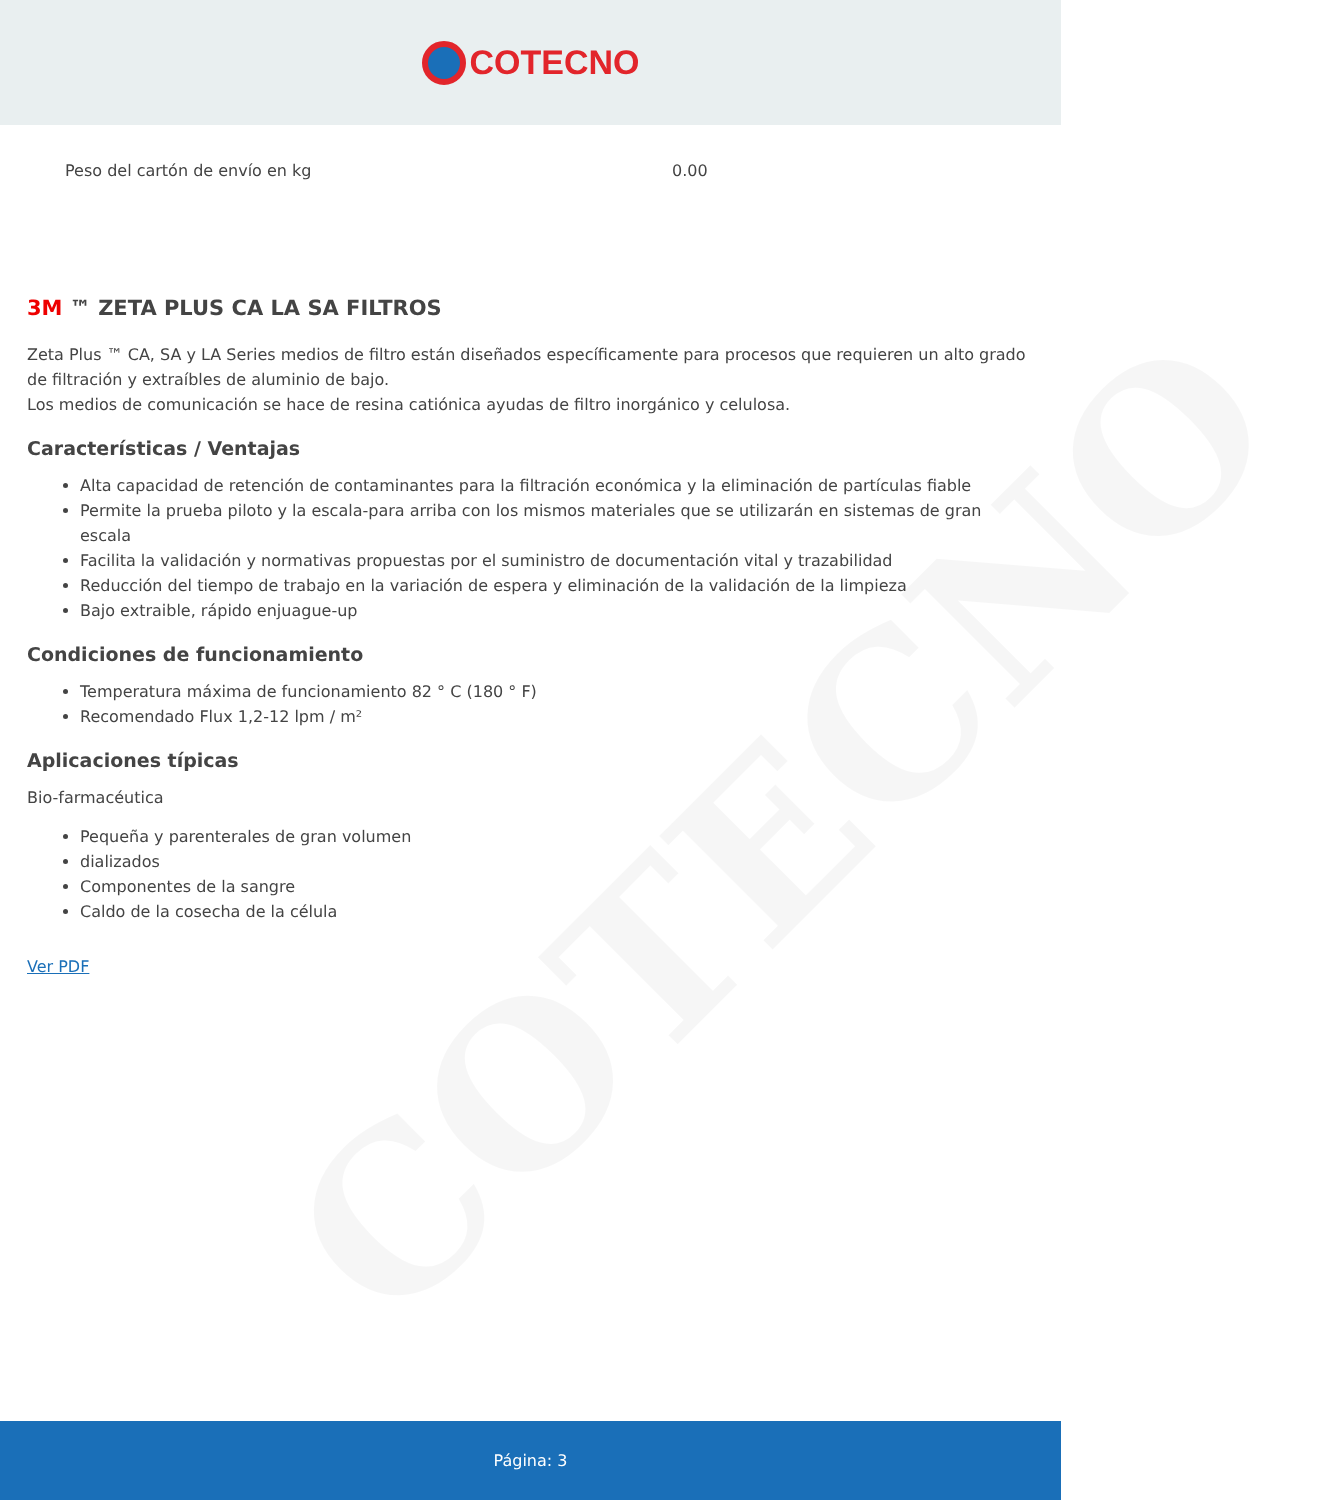COTECNO
| Peso del cartón de envío en kg | 0.00 |
3M ™ ZETA PLUS CA LA SA FILTROS
Zeta Plus ™ CA, SA y LA Series medios de filtro están diseñados específicamente para procesos que requieren un alto grado de filtración y extraíbles de aluminio de bajo.
Los medios de comunicación se hace de resina catiónica ayudas de filtro inorgánico y celulosa.
Características / Ventajas
Alta capacidad de retención de contaminantes para la filtración económica y la eliminación de partículas fiable
Permite la prueba piloto y la escala-para arriba con los mismos materiales que se utilizarán en sistemas de gran escala
Facilita la validación y normativas propuestas por el suministro de documentación vital y trazabilidad
Reducción del tiempo de trabajo en la variación de espera y eliminación de la validación de la limpieza
Bajo extraible, rápido enjuague-up
Condiciones de funcionamiento
Temperatura máxima de funcionamiento 82 ° C (180 ° F)
Recomendado Flux 1,2-12 lpm / m²
Aplicaciones típicas
Bio-farmacéutica
Pequeña y parenterales de gran volumen
dializados
Componentes de la sangre
Caldo de la cosecha de la célula
Ver PDF
COTECNO
Página: 3